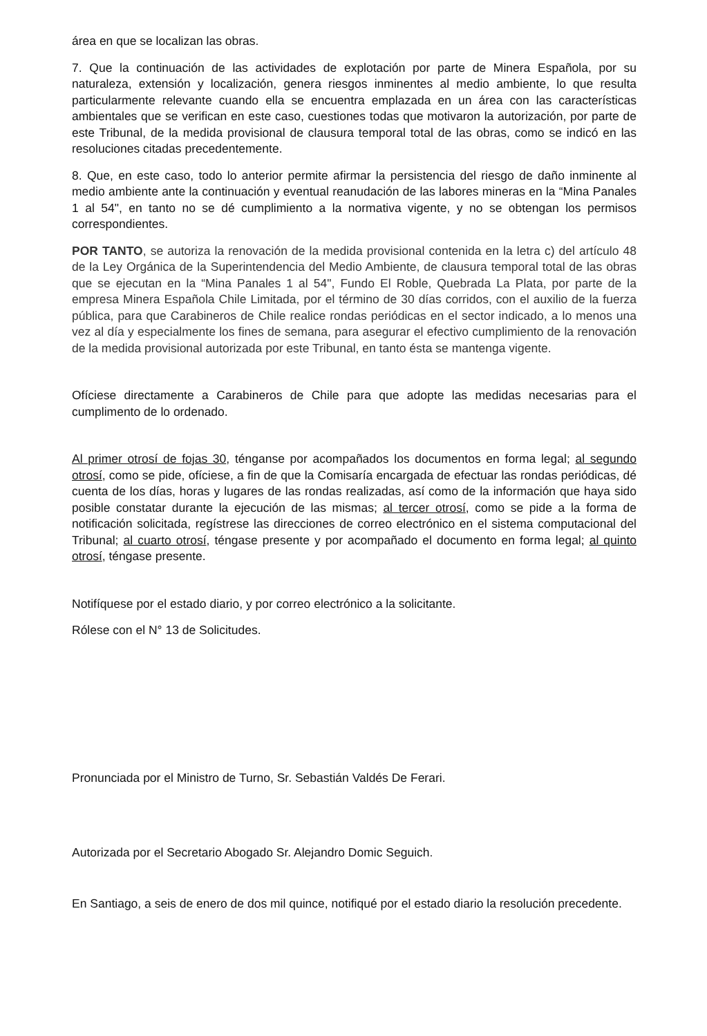área en que se localizan las obras.
7. Que la continuación de las actividades de explotación por parte de Minera Española, por su naturaleza, extensión y localización, genera riesgos inminentes al medio ambiente, lo que resulta particularmente relevante cuando ella se encuentra emplazada en un área con las características ambientales que se verifican en este caso, cuestiones todas que motivaron la autorización, por parte de este Tribunal, de la medida provisional de clausura temporal total de las obras, como se indicó en las resoluciones citadas precedentemente.
8. Que, en este caso, todo lo anterior permite afirmar la persistencia del riesgo de daño inminente al medio ambiente ante la continuación y eventual reanudación de las labores mineras en la “Mina Panales 1 al 54", en tanto no se dé cumplimiento a la normativa vigente, y no se obtengan los permisos correspondientes.
POR TANTO, se autoriza la renovación de la medida provisional contenida en la letra c) del artículo 48 de la Ley Orgánica de la Superintendencia del Medio Ambiente, de clausura temporal total de las obras que se ejecutan en la “Mina Panales 1 al 54", Fundo El Roble, Quebrada La Plata, por parte de la empresa Minera Española Chile Limitada, por el término de 30 días corridos, con el auxilio de la fuerza pública, para que Carabineros de Chile realice rondas periódicas en el sector indicado, a lo menos una vez al día y especialmente los fines de semana, para asegurar el efectivo cumplimiento de la renovación de la medida provisional autorizada por este Tribunal, en tanto ésta se mantenga vigente.
Ofíciese directamente a Carabineros de Chile para que adopte las medidas necesarias para el cumplimento de lo ordenado.
Al primer otrosí de fojas 30, ténganse por acompañados los documentos en forma legal; al segundo otrosí, como se pide, ofíciese, a fin de que la Comisaría encargada de efectuar las rondas periódicas, dé cuenta de los días, horas y lugares de las rondas realizadas, así como de la información que haya sido posible constatar durante la ejecución de las mismas; al tercer otrosí, como se pide a la forma de notificación solicitada, regístrese las direcciones de correo electrónico en el sistema computacional del Tribunal; al cuarto otrosí, téngase presente y por acompañado el documento en forma legal; al quinto otrosí, téngase presente.
Notifíquese por el estado diario, y por correo electrónico a la solicitante.
Rólese con el N° 13 de Solicitudes.
Pronunciada por el Ministro de Turno, Sr. Sebastián Valdés De Ferari.
Autorizada por el Secretario Abogado Sr. Alejandro Domic Seguich.
En Santiago, a seis de enero de dos mil quince, notifiqué por el estado diario la resolución precedente.